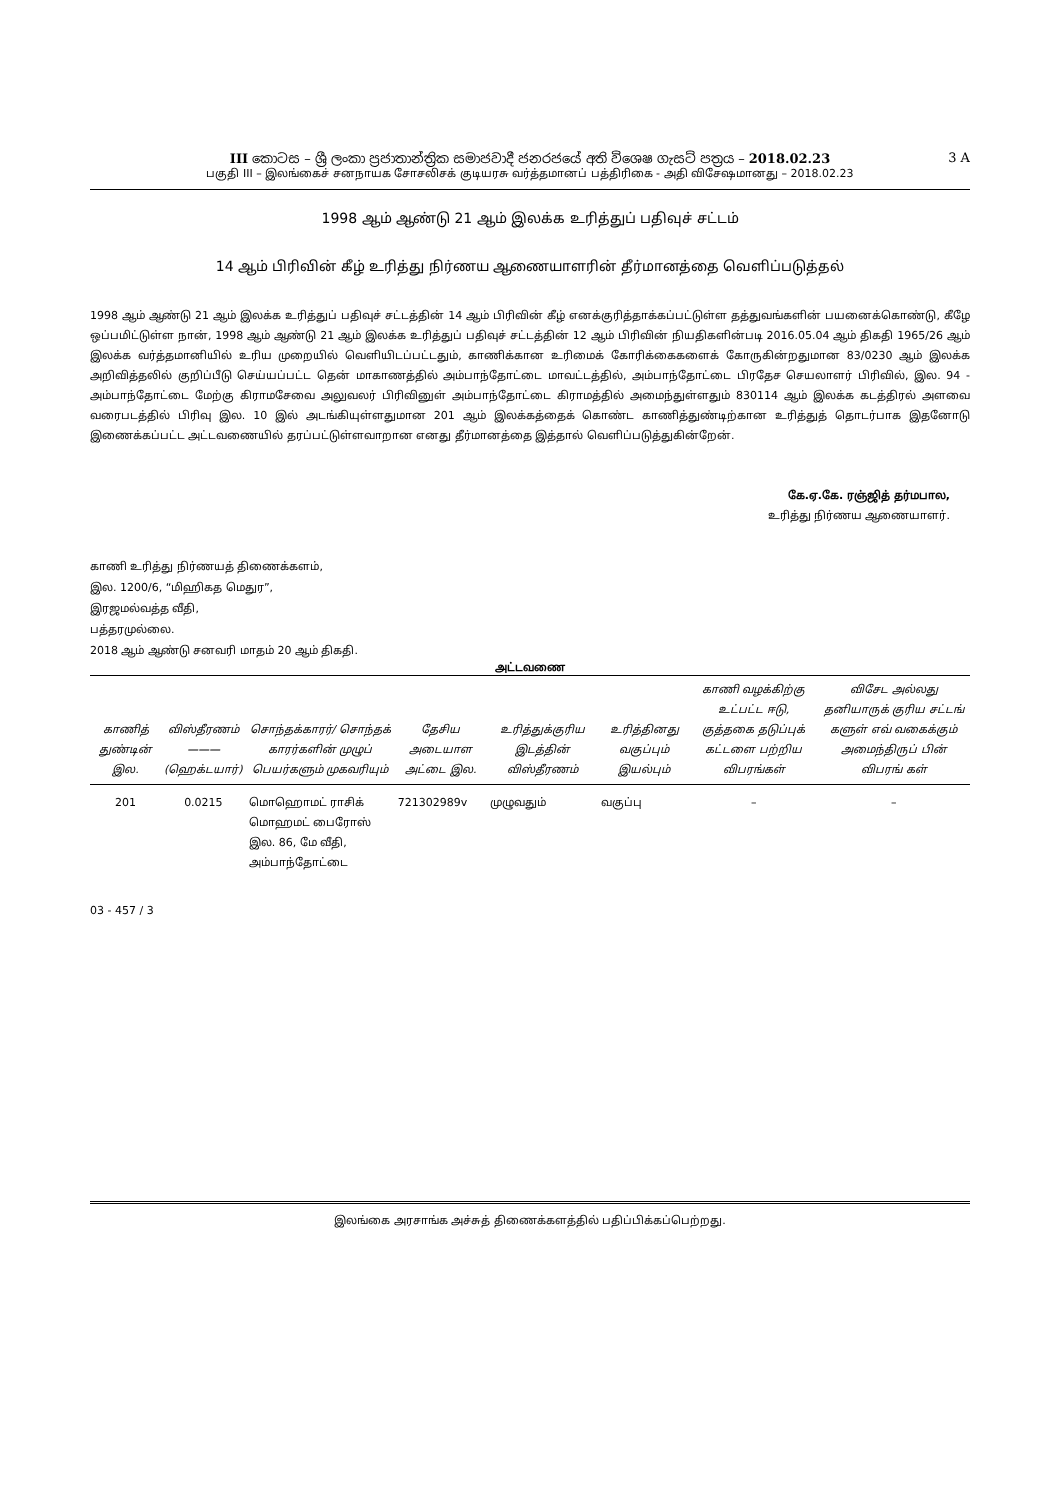III කොටස – ශ්‍රී ලංකා ප්‍රජාතාන්ත්‍රික සමාජවාදී ජනරජයේ අති විශෙෂ ගැසට් පත්‍රය – 2018.02.23
3 A
பகுதி III – இலங்கைச் சனநாயக சோசலிசக் குடியரசு வர்த்தமானப் பத்திரிகை - அதி விசேஷமானது – 2018.02.23
1998 ஆம் ஆண்டு 21 ஆம் இலக்க உரித்துப் பதிவுச் சட்டம்
14 ஆம் பிரிவின் கீழ் உரித்து நிர்ணய ஆணையாளரின் தீர்மானத்தை வெளிப்படுத்தல்
1998 ஆம் ஆண்டு 21 ஆம் இலக்க உரித்துப் பதிவுச் சட்டத்தின் 14 ஆம் பிரிவின் கீழ் எனக்குரித்தாக்கப்பட்டுள்ள தத்துவங்களின் பயனைக்கொண்டு, கீழே ஒப்பமிட்டுள்ள நான், 1998 ஆம் ஆண்டு 21 ஆம் இலக்க உரித்துப் பதிவுச் சட்டத்தின் 12 ஆம் பிரிவின் நியதிகளின்படி 2016.05.04 ஆம் திகதி 1965/26 ஆம் இலக்க வர்த்தமானியில் உரிய முறையில் வெளியிடப்பட்டதும், காணிக்கான உரிமைக் கோரிக்கைகளைக் கோருகின்றதுமான 83/0230 ஆம் இலக்க அறிவித்தலில் குறிப்பீடு செய்யப்பட்ட தென் மாகாணத்தில் அம்பாந்தோட்டை மாவட்டத்தில், அம்பாந்தோட்டை பிரதேச செயலாளர் பிரிவில், இல. 94 - அம்பாந்தோட்டை மேற்கு கிராமசேவை அலுவலர் பிரிவினுள் அம்பாந்தோட்டை கிராமத்தில் அமைந்துள்ளதும் 830114 ஆம் இலக்க கடத்திரல் அளவை வரைபடத்தில் பிரிவு இல. 10 இல் அடங்கியுள்ளதுமான 201 ஆம் இலக்கத்தைக் கொண்ட காணித்துண்டிற்கான உரித்துத் தொடர்பாக இதனோடு இணைக்கப்பட்ட அட்டவணையில் தரப்பட்டுள்ளவாறான எனது தீர்மானத்தை இத்தால் வெளிப்படுத்துகின்றேன்.
கே.ஏ.கே. ரஞ்ஜித் தர்மபால,
உரித்து நிர்ணய ஆணையாளர்.
காணி உரித்து நிர்ணயத் திணைக்களம்,
இல. 1200/6, “மிஹிகத மெதுர”,
இரஜமல்வத்த வீதி,
பத்தரமுல்லை.
2018 ஆம் ஆண்டு சனவரி மாதம் 20 ஆம் திகதி.
அட்டவணை
| காணித் துண்டின் இல. | விஸ்தீரணம் ——— (ஹெக்டயார்) | சொந்தக்காரர்/ சொந்தக் காரர்களின் முழுப் பெயர்களும் முகவரியும் | தேசிய அடையாள அட்டை இல. | உரித்துக்குரிய இடத்தின் விஸ்தீரணம் | உரித்தினது வகுப்பும் இயல்பும் | காணி வழக்கிற்கு உட்பட்ட ஈடு, குத்தகை தடுப்புக் கட்டளை பற்றிய விபரங்கள் | விசேட அல்லது தனியாருக் குரிய சட்டங் களுள் எவ் வகைக்கும் அமைந்திருப் பின் விபரங் கள் |
| --- | --- | --- | --- | --- | --- | --- | --- |
| 201 | 0.0215 | மொஹொமட் ராசிக் மொஹமட் பைரோஸ் இல. 86, மே வீதி, அம்பாந்தோட்டை | 721302989v | முழுவதும் | வகுப்பு | – | – |
03 - 457 / 3
இலங்கை அரசாங்க அச்சுத் திணைக்களத்தில் பதிப்பிக்கப்பெற்றது.